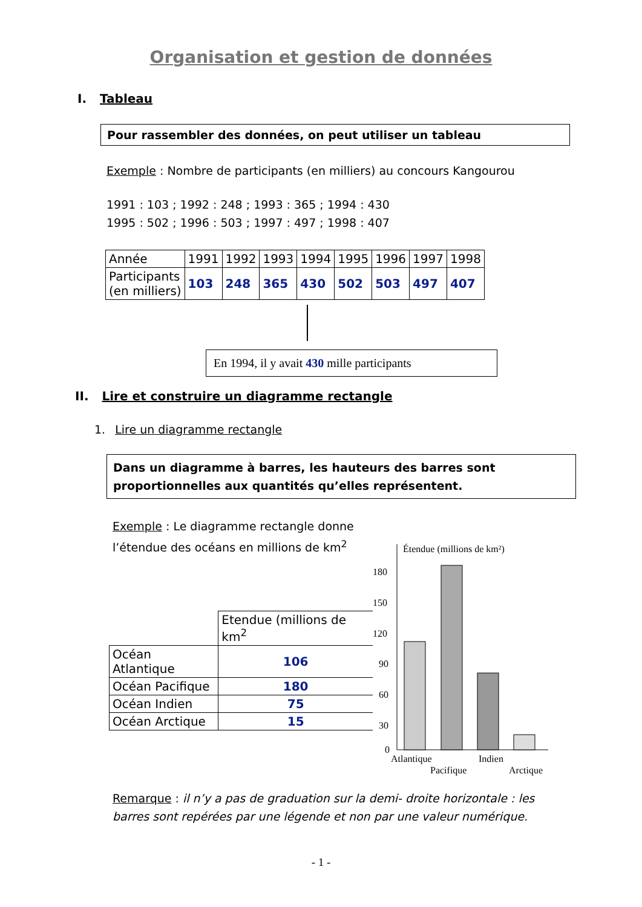Organisation et gestion de données
I. Tableau
Pour rassembler des données, on peut utiliser un tableau
Exemple : Nombre de participants (en milliers) au concours Kangourou
1991 : 103 ; 1992 : 248 ; 1993 : 365 ; 1994 : 430
1995 : 502 ; 1996 : 503 ; 1997 : 497 ; 1998 : 407
| Année | 1991 | 1992 | 1993 | 1994 | 1995 | 1996 | 1997 | 1998 |
| Participants (en milliers) | 103 | 248 | 365 | 430 | 502 | 503 | 497 | 407 |
En 1994, il y avait 430 mille participants
II. Lire et construire un diagramme rectangle
1. Lire un diagramme rectangle
Dans un diagramme à barres, les hauteurs des barres sont proportionnelles aux quantités qu’elles représentent.
Exemple : Le diagramme rectangle donne l’étendue des océans en millions de km<sup>2</sup>
| | Etendue (millions de km<sup>2</sup> |
| Océan Atlantique | 106 |
| Océan Pacifique | 180 |
| Océan Indien | 75 |
| Océan Arctique | 15 |
Étendue (millions de km²)
180
150
120
90
60
30
0
Atlantique
Indien
Pacifique
Arctique
Remarque : il n’y a pas de graduation sur la demi- droite horizontale : les barres sont repérées par une légende et non par une valeur numérique.
- 1 -